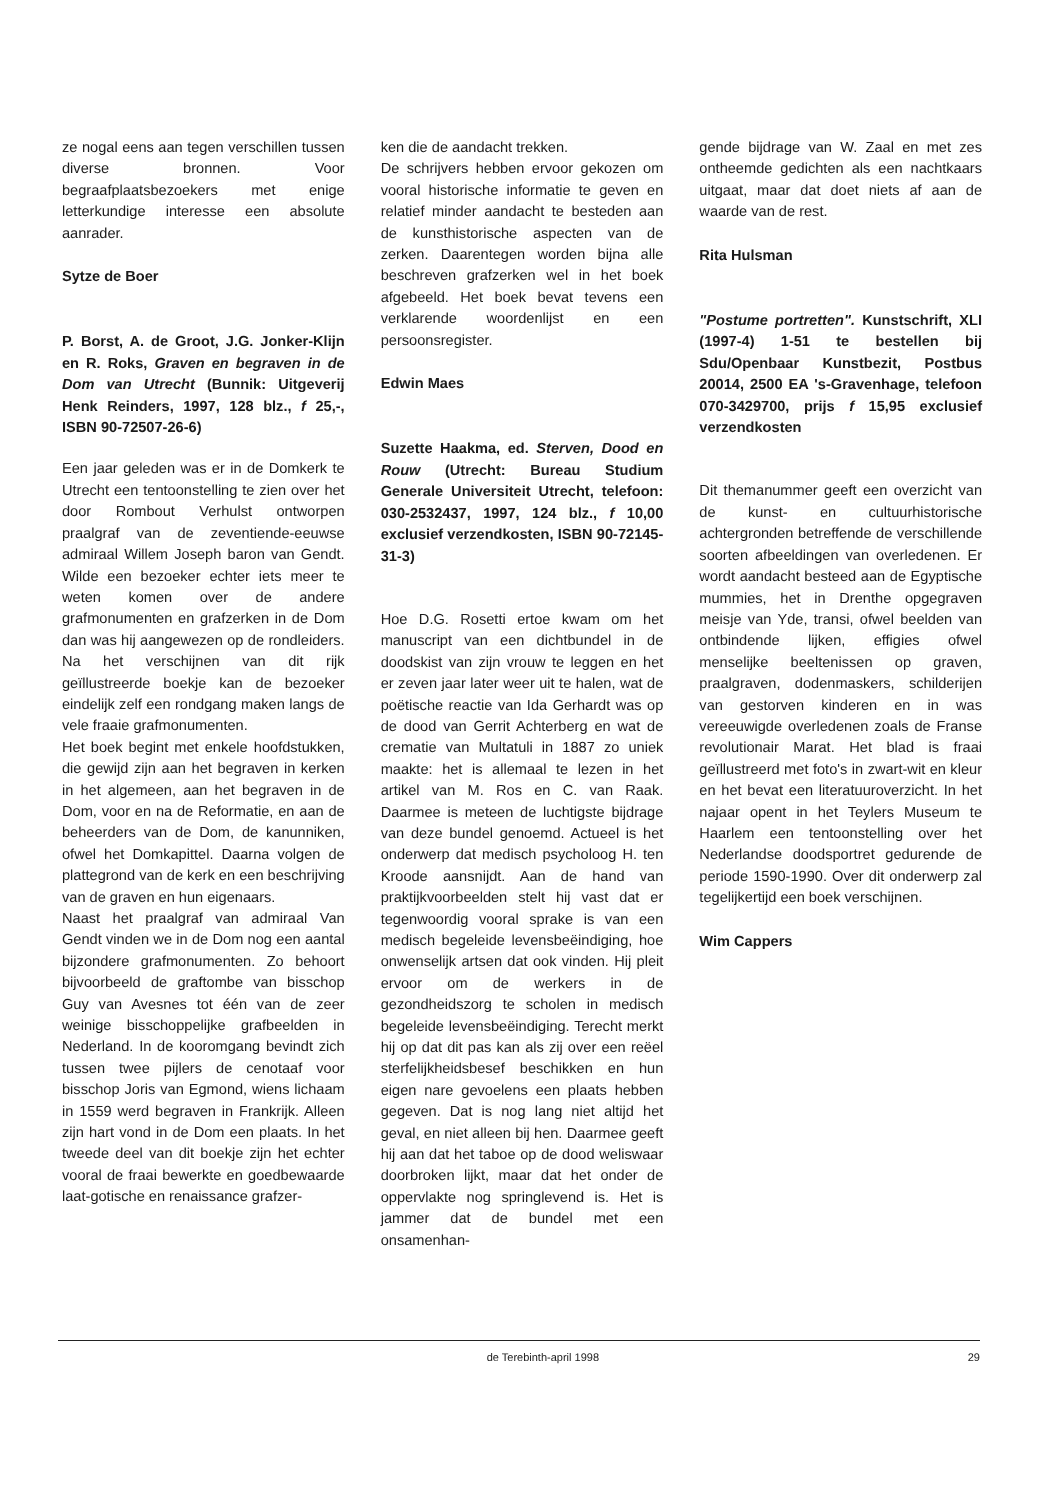ze nogal eens aan tegen verschillen tussen diverse bronnen. Voor begraafplaatsbezoekers met enige letterkundige interesse een absolute aanrader.
Sytze de Boer
P. Borst, A. de Groot, J.G. Jonker-Klijn en R. Roks, Graven en begraven in de Dom van Utrecht (Bunnik: Uitgeverij Henk Reinders, 1997, 128 blz., f 25,-, ISBN 90-72507-26-6)
Een jaar geleden was er in de Domkerk te Utrecht een tentoonstelling te zien over het door Rombout Verhulst ontworpen praalgraf van de zeventiende-eeuwse admiraal Willem Joseph baron van Gendt. Wilde een bezoeker echter iets meer te weten komen over de andere grafmonumenten en grafzerken in de Dom dan was hij aangewezen op de rondleiders. Na het verschijnen van dit rijk geïllustreerde boekje kan de bezoeker eindelijk zelf een rondgang maken langs de vele fraaie grafmonumenten.
Het boek begint met enkele hoofdstukken, die gewijd zijn aan het begraven in kerken in het algemeen, aan het begraven in de Dom, voor en na de Reformatie, en aan de beheerders van de Dom, de kanunniken, ofwel het Domkapittel. Daarna volgen de plattegrond van de kerk en een beschrijving van de graven en hun eigenaars.
Naast het praalgraf van admiraal Van Gendt vinden we in de Dom nog een aantal bijzondere grafmonumenten. Zo behoort bijvoorbeeld de graftombe van bisschop Guy van Avesnes tot één van de zeer weinige bisschoppelijke grafbeelden in Nederland. In de kooromgang bevindt zich tussen twee pijlers de cenotaaf voor bisschop Joris van Egmond, wiens lichaam in 1559 werd begraven in Frankrijk. Alleen zijn hart vond in de Dom een plaats. In het tweede deel van dit boekje zijn het echter vooral de fraai bewerkte en goedbewaarde laat-gotische en renaissance grafzer-
ken die de aandacht trekken.
De schrijvers hebben ervoor gekozen om vooral historische informatie te geven en relatief minder aandacht te besteden aan de kunsthistorische aspecten van de zerken. Daarentegen worden bijna alle beschreven grafzerken wel in het boek afgebeeld. Het boek bevat tevens een verklarende woordenlijst en een persoonsregister.
Edwin Maes
Suzette Haakma, ed. Sterven, Dood en Rouw (Utrecht: Bureau Studium Generale Universiteit Utrecht, telefoon: 030-2532437, 1997, 124 blz., f 10,00 exclusief verzendkosten, ISBN 90-72145-31-3)
Hoe D.G. Rosetti ertoe kwam om het manuscript van een dichtbundel in de doodskist van zijn vrouw te leggen en het er zeven jaar later weer uit te halen, wat de poëtische reactie van Ida Gerhardt was op de dood van Gerrit Achterberg en wat de crematie van Multatuli in 1887 zo uniek maakte: het is allemaal te lezen in het artikel van M. Ros en C. van Raak. Daarmee is meteen de luchtigste bijdrage van deze bundel genoemd. Actueel is het onderwerp dat medisch psycholoog H. ten Kroode aansnijdt. Aan de hand van praktijkvoorbeelden stelt hij vast dat er tegenwoordig vooral sprake is van een medisch begeleide levensbeëindiging, hoe onwenselijk artsen dat ook vinden. Hij pleit ervoor om de werkers in de gezondheidszorg te scholen in medisch begeleide levensbeëindiging. Terecht merkt hij op dat dit pas kan als zij over een reëel sterfelijkheidsbesef beschikken en hun eigen nare gevoelens een plaats hebben gegeven. Dat is nog lang niet altijd het geval, en niet alleen bij hen. Daarmee geeft hij aan dat het taboe op de dood weliswaar doorbroken lijkt, maar dat het onder de oppervlakte nog springlevend is. Het is jammer dat de bundel met een onsamenhan-
gende bijdrage van W. Zaal en met zes ontheemde gedichten als een nachtkaars uitgaat, maar dat doet niets af aan de waarde van de rest.
Rita Hulsman
"Postume portretten". Kunstschrift, XLI (1997-4) 1-51 te bestellen bij Sdu/Openbaar Kunstbezit, Postbus 20014, 2500 EA 's-Gravenhage, telefoon 070-3429700, prijs f 15,95 exclusief verzendkosten
Dit themanummer geeft een overzicht van de kunst- en cultuurhistorische achtergronden betreffende de verschillende soorten afbeeldingen van overledenen. Er wordt aandacht besteed aan de Egyptische mummies, het in Drenthe opgegraven meisje van Yde, transi, ofwel beelden van ontbindende lijken, effigies ofwel menselijke beeltenissen op graven, praalgraven, dodenmaskers, schilderijen van gestorven kinderen en in was vereeuwigde overledenen zoals de Franse revolutionair Marat. Het blad is fraai geïllustreerd met foto's in zwart-wit en kleur en het bevat een literatuuroverzicht. In het najaar opent in het Teylers Museum te Haarlem een tentoonstelling over het Nederlandse doodsportret gedurende de periode 1590-1990. Over dit onderwerp zal tegelijkertijd een boek verschijnen.
Wim Cappers
de Terebinth-april 1998 29